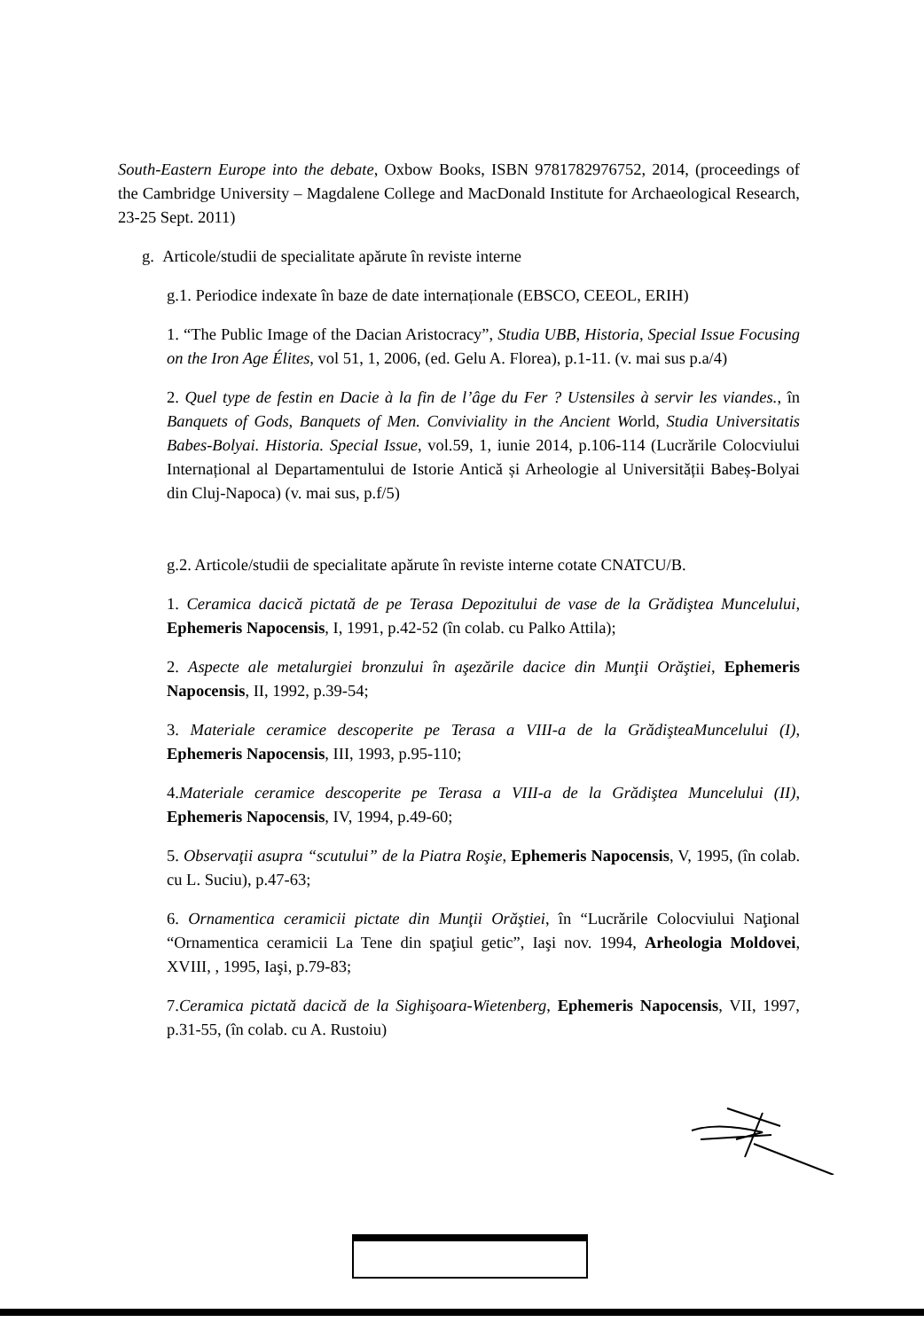South-Eastern Europe into the debate, Oxbow Books, ISBN 9781782976752, 2014, (proceedings of the Cambridge University – Magdalene College and MacDonald Institute for Archaeological Research, 23-25 Sept. 2011)
g. Articole/studii de specialitate apărute în reviste interne
g.1. Periodice indexate în baze de date internaționale (EBSCO, CEEOL, ERIH)
1. “The Public Image of the Dacian Aristocracy”, Studia UBB, Historia, Special Issue Focusing on the Iron Age Élites, vol 51, 1, 2006, (ed. Gelu A. Florea), p.1-11. (v. mai sus p.a/4)
2. Quel type de festin en Dacie à la fin de l’âge du Fer ? Ustensiles à servir les viandes., în Banquets of Gods, Banquets of Men. Conviviality in the Ancient World, Studia Universitatis Babes-Bolyai. Historia. Special Issue, vol.59, 1, iunie 2014, p.106-114 (Lucrările Colocviului Internațional al Departamentului de Istorie Antică și Arheologie al Universității Babeș-Bolyai din Cluj-Napoca) (v. mai sus, p.f/5)
g.2. Articole/studii de specialitate apărute în reviste interne cotate CNATCU/B.
1. Ceramica dacică pictată de pe Terasa Depozitului de vase de la Grădiştea Muncelului, Ephemeris Napocensis, I, 1991, p.42-52 (în colab. cu Palko Attila);
2. Aspecte ale metalurgiei bronzului în aşezările dacice din Munţii Orăştiei, Ephemeris Napocensis, II, 1992, p.39-54;
3. Materiale ceramice descoperite pe Terasa a VIII-a de la GrădişteaMuncelului (I), Ephemeris Napocensis, III, 1993, p.95-110;
4.Materiale ceramice descoperite pe Terasa a VIII-a de la Grădiştea Muncelului (II), Ephemeris Napocensis, IV, 1994, p.49-60;
5. Observaţii asupra “scutului” de la Piatra Roşie, Ephemeris Napocensis, V, 1995, (în colab. cu L. Suciu), p.47-63;
6. Ornamentica ceramicii pictate din Munţii Orăştiei, în “Lucrările Colocviului Naţional “Ornamentica ceramicii La Tene din spaţiul getic”, Iaşi nov. 1994, Arheologia Moldovei, XVIII, , 1995, Iaşi, p.79-83;
7.Ceramica pictată dacică de la Sighişoara-Wietenberg, Ephemeris Napocensis, VII, 1997, p.31-55, (în colab. cu A. Rustoiu)